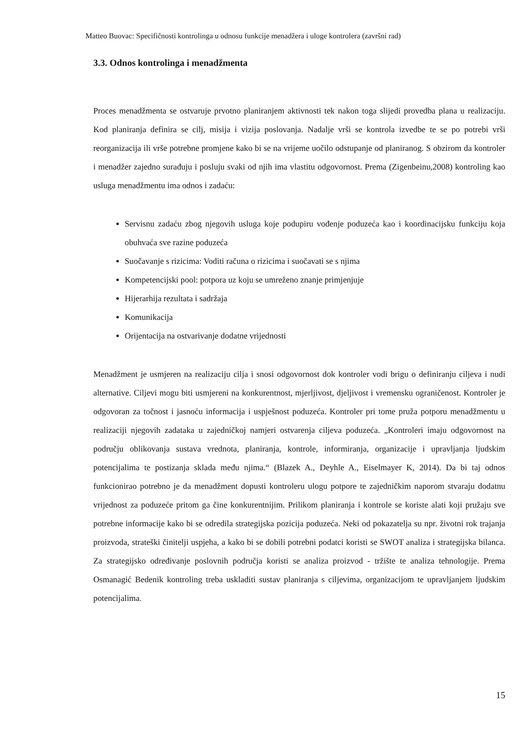Matteo Buovac: Specifičnosti kontrolinga u odnosu funkcije menadžera i uloge kontrolera (završni rad)
3.3. Odnos kontrolinga i menadžmenta
Proces menadžmenta se ostvaruje prvotno planiranjem aktivnosti tek nakon toga slijedi provedba plana u realizaciju. Kod planiranja definira se cilj, misija i vizija poslovanja. Nadalje vrši se kontrola izvedbe te se po potrebi vrši reorganizacija ili vrše potrebne promjene kako bi se na vrijeme uočilo odstupanje od planiranog. S obzirom da kontroler i menadžer zajedno surađuju i posluju svaki od njih ima vlastitu odgovornost. Prema (Zigenbeinu,2008) kontroling kao usluga menadžmentu ima odnos i zadaću:
Servisnu zadaću zbog njegovih usluga koje podupiru vođenje poduzeća kao i koordinacijsku funkciju koja obuhvaća sve razine poduzeća
Suočavanje s rizicima: Voditi računa o rizicima i suočavati se s njima
Kompetencijski pool: potpora uz koju se umreženo znanje primjenjuje
Hijerarhija rezultata i sadržaja
Komunikacija
Orijentacija na ostvarivanje dodatne vrijednosti
Menadžment je usmjeren na realizaciju cilja i snosi odgovornost dok kontroler vodi brigu o definiranju ciljeva i nudi alternative. Ciljevi mogu biti usmjereni na konkurentnost, mjerljivost, djeljivost i vremensku ograničenost. Kontroler je odgovoran za točnost i jasnoću informacija i uspješnost poduzeća. Kontroler pri tome pruža potporu menadžmentu u realizaciji njegovih zadataka u zajedničkoj namjeri ostvarenja ciljeva poduzeća. „Kontroleri imaju odgovornost na području oblikovanja sustava vrednota, planiranja, kontrole, informiranja, organizacije i upravljanja ljudskim potencijalima te postizanja sklada među njima.“ (Blazek A., Deyhle A., Eiselmayer K, 2014). Da bi taj odnos funkcionirao potrebno je da menadžment dopusti kontroleru ulogu potpore te zajedničkim naporom stvaraju dodatnu vrijednost za poduzeće pritom ga čine konkurentnijim. Prilikom planiranja i kontrole se koriste alati koji pružaju sve potrebne informacije kako bi se odredila strategijska pozicija poduzeća. Neki od pokazatelja su npr. životni rok trajanja proizvoda, strateški činitelji uspjeha, a kako bi se dobili potrebni podatci koristi se SWOT analiza i strategijska bilanca. Za strategijsko određivanje poslovnih područja koristi se analiza proizvod - tržište te analiza tehnologije. Prema Osmanagić Bedenik kontroling treba uskladiti sustav planiranja s ciljevima, organizacijom te upravljanjem ljudskim potencijalima.
15